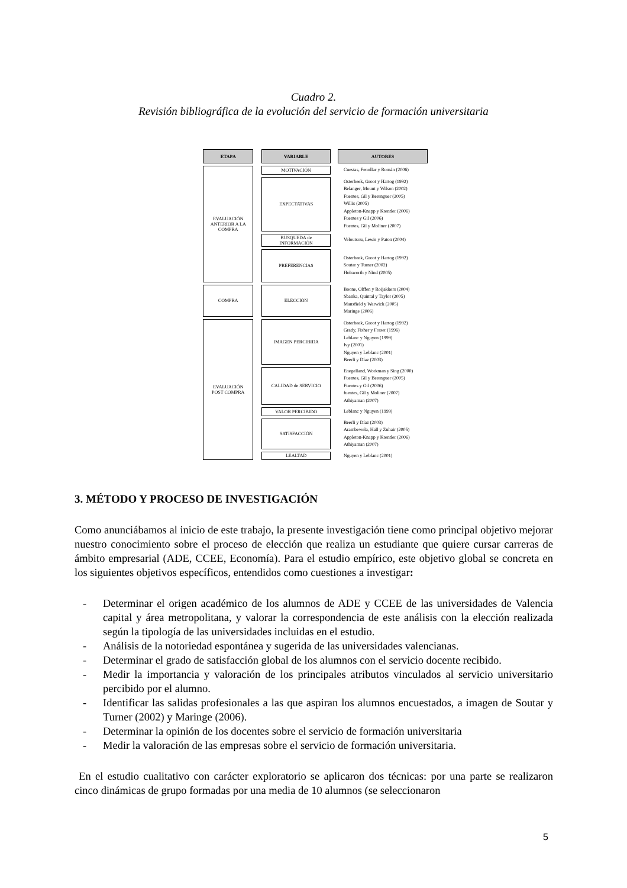Cuadro 2.
Revisión bibliográfica de la evolución del servicio de formación universitaria
| ETAPA | | VARIABLE | | AUTORES |
| EVALUACIÓN ANTERIOR A LA COMPRA | | MOTIVACIÓN | | Cuestas, Fenollar y Román (2006) |
| | | EXPECTATIVAS | | Osterbeek, Groot y Hartog (1992) Belanger, Mount y Wilson (2002) Fuentes, Gil y Berenguer (2005) Willis (2005) Appleton-Knapp y Krentler (2006) Fuentes y Gil (2006) Fuentes, Gil y Moliner (2007) |
| | | BUSQUEDA de INFORMACIÓN | | Veloutsou, Lewis y Paton (2004) |
| | | PREFERENCIAS | | Osterbeek, Groot y Hartog (1992) Soutar y Turner (2002) Holsworth y Nind (2005) |
| COMPRA | | ELECCIÓN | | Boone, Olffen y Roijakkers (2004) Sbanka, Quintal y Taylor (2005) Mansfield y Warwick (2005) Maringe (2006) |
| EVALUACIÓN POST COMPRA | | IMAGEN PERCIBIDA | | Osterbeek, Groot y Hartog (1992) Grady, Fisher y Fraser (1996) Leblanc y Nguyen (1999) Ivy (2001) Nguyen y Leblanc (2001) Beerli y Díaz (2003) |
| | | CALIDAD de SERVICIO | | Enegelland, Workman y Sing (2000) Fuentes, Gil y Berenguer (2005) Fuentes y Gil (2006) fuentes, Gil y Moliner (2007) Athiyaman (2007) |
| | | VALOR PERCIBIDO | | Leblanc y Nguyen (1999) |
| | | SATISFACCIÓN | | Beerli y Díaz (2003) Arambewela, Hall y Zuhair (2005) Appleton-Knapp y Krentler (2006) Athiyaman (2007) |
| | | LEALTAD | | Nguyen y Leblanc (2001) |
3. MÉTODO Y PROCESO DE INVESTIGACIÓN
Como anunciábamos al inicio de este trabajo, la presente investigación tiene como principal objetivo mejorar nuestro conocimiento sobre el proceso de elección que realiza un estudiante que quiere cursar carreras de ámbito empresarial (ADE, CCEE, Economía). Para el estudio empírico, este objetivo global se concreta en los siguientes objetivos específicos, entendidos como cuestiones a investigar:
- Determinar el origen académico de los alumnos de ADE y CCEE de las universidades de Valencia capital y área metropolitana, y valorar la correspondencia de este análisis con la elección realizada según la tipología de las universidades incluidas en el estudio.
- Análisis de la notoriedad espontánea y sugerida de las universidades valencianas.
- Determinar el grado de satisfacción global de los alumnos con el servicio docente recibido.
- Medir la importancia y valoración de los principales atributos vinculados al servicio universitario percibido por el alumno.
- Identificar las salidas profesionales a las que aspiran los alumnos encuestados, a imagen de Soutar y Turner (2002) y Maringe (2006).
- Determinar la opinión de los docentes sobre el servicio de formación universitaria
- Medir la valoración de las empresas sobre el servicio de formación universitaria.
En el estudio cualitativo con carácter exploratorio se aplicaron dos técnicas: por una parte se realizaron cinco dinámicas de grupo formadas por una media de 10 alumnos (se seleccionaron
5